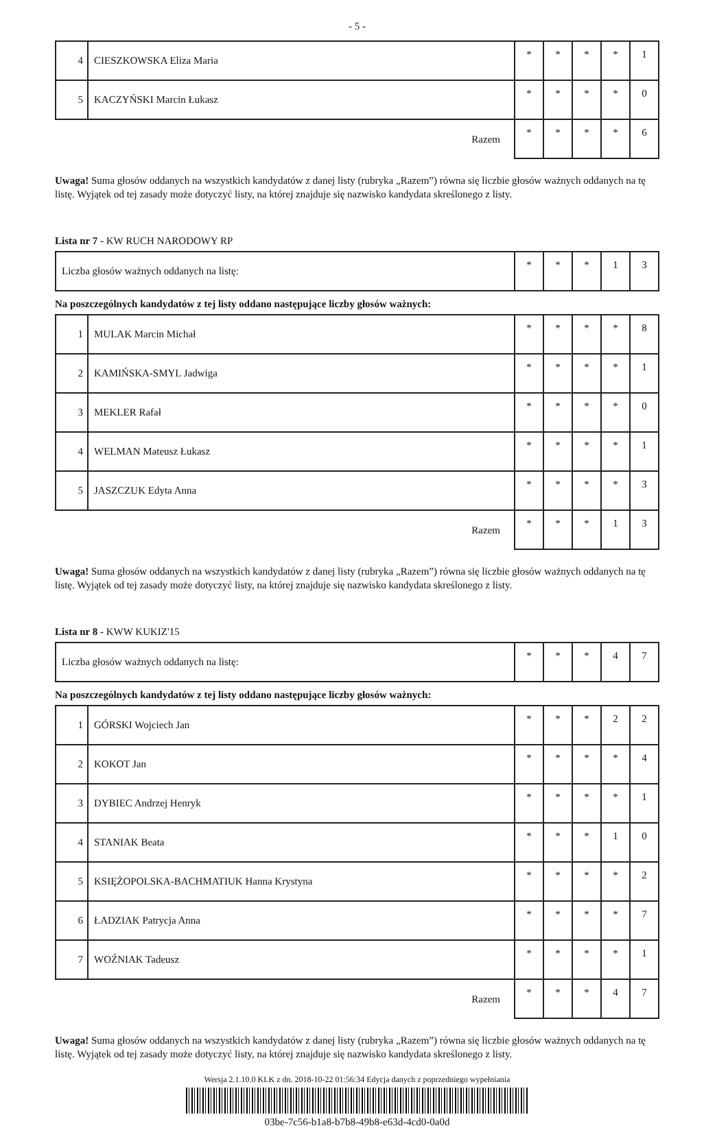- 5 -
| 4 | CIESZKOWSKA Eliza Maria | * | * | * | * | 1 |
| 5 | KACZYŃSKI Marcin Łukasz | * | * | * | * | 0 |
| Razem | | * | * | * | * | 6 |
Uwaga! Suma głosów oddanych na wszystkich kandydatów z danej listy (rubryka „Razem”) równa się liczbie głosów ważnych oddanych na tę listę. Wyjątek od tej zasady może dotyczyć listy, na której znajduje się nazwisko kandydata skreślonego z listy.
Lista nr 7 - KW RUCH NARODOWY RP
| Liczba głosów ważnych oddanych na listę: | * | * | * | 1 | 3 |
Na poszczególnych kandydatów z tej listy oddano następujące liczby głosów ważnych:
| 1 | MULAK Marcin Michał | * | * | * | * | 8 |
| 2 | KAMIŃSKA-SMYL Jadwiga | * | * | * | * | 1 |
| 3 | MEKLER Rafał | * | * | * | * | 0 |
| 4 | WELMAN Mateusz Łukasz | * | * | * | * | 1 |
| 5 | JASZCZUK Edyta Anna | * | * | * | * | 3 |
| Razem | | * | * | * | 1 | 3 |
Uwaga! Suma głosów oddanych na wszystkich kandydatów z danej listy (rubryka „Razem”) równa się liczbie głosów ważnych oddanych na tę listę. Wyjątek od tej zasady może dotyczyć listy, na której znajduje się nazwisko kandydata skreślonego z listy.
Lista nr 8 - KWW KUKIZ'15
| Liczba głosów ważnych oddanych na listę: | * | * | * | 4 | 7 |
Na poszczególnych kandydatów z tej listy oddano następujące liczby głosów ważnych:
| 1 | GÓRSKI Wojciech Jan | * | * | * | 2 | 2 |
| 2 | KOKOT Jan | * | * | * | * | 4 |
| 3 | DYBIEC Andrzej Henryk | * | * | * | * | 1 |
| 4 | STANIAK Beata | * | * | * | 1 | 0 |
| 5 | KSIĘŻOPOLSKA-BACHMATIUK Hanna Krystyna | * | * | * | * | 2 |
| 6 | ŁADZIAK Patrycja Anna | * | * | * | * | 7 |
| 7 | WOŹNIAK Tadeusz | * | * | * | * | 1 |
| Razem | | * | * | * | 4 | 7 |
Uwaga! Suma głosów oddanych na wszystkich kandydatów z danej listy (rubryka „Razem”) równa się liczbie głosów ważnych oddanych na tę listę. Wyjątek od tej zasady może dotyczyć listy, na której znajduje się nazwisko kandydata skreślonego z listy.
Wersja 2.1.10.0 KLK z dn. 2018-10-22 01:56:34 Edycja danych z poprzedniego wypełniania
03be-7c56-b1a8-b7b8-49b8-e63d-4cd0-0a0d